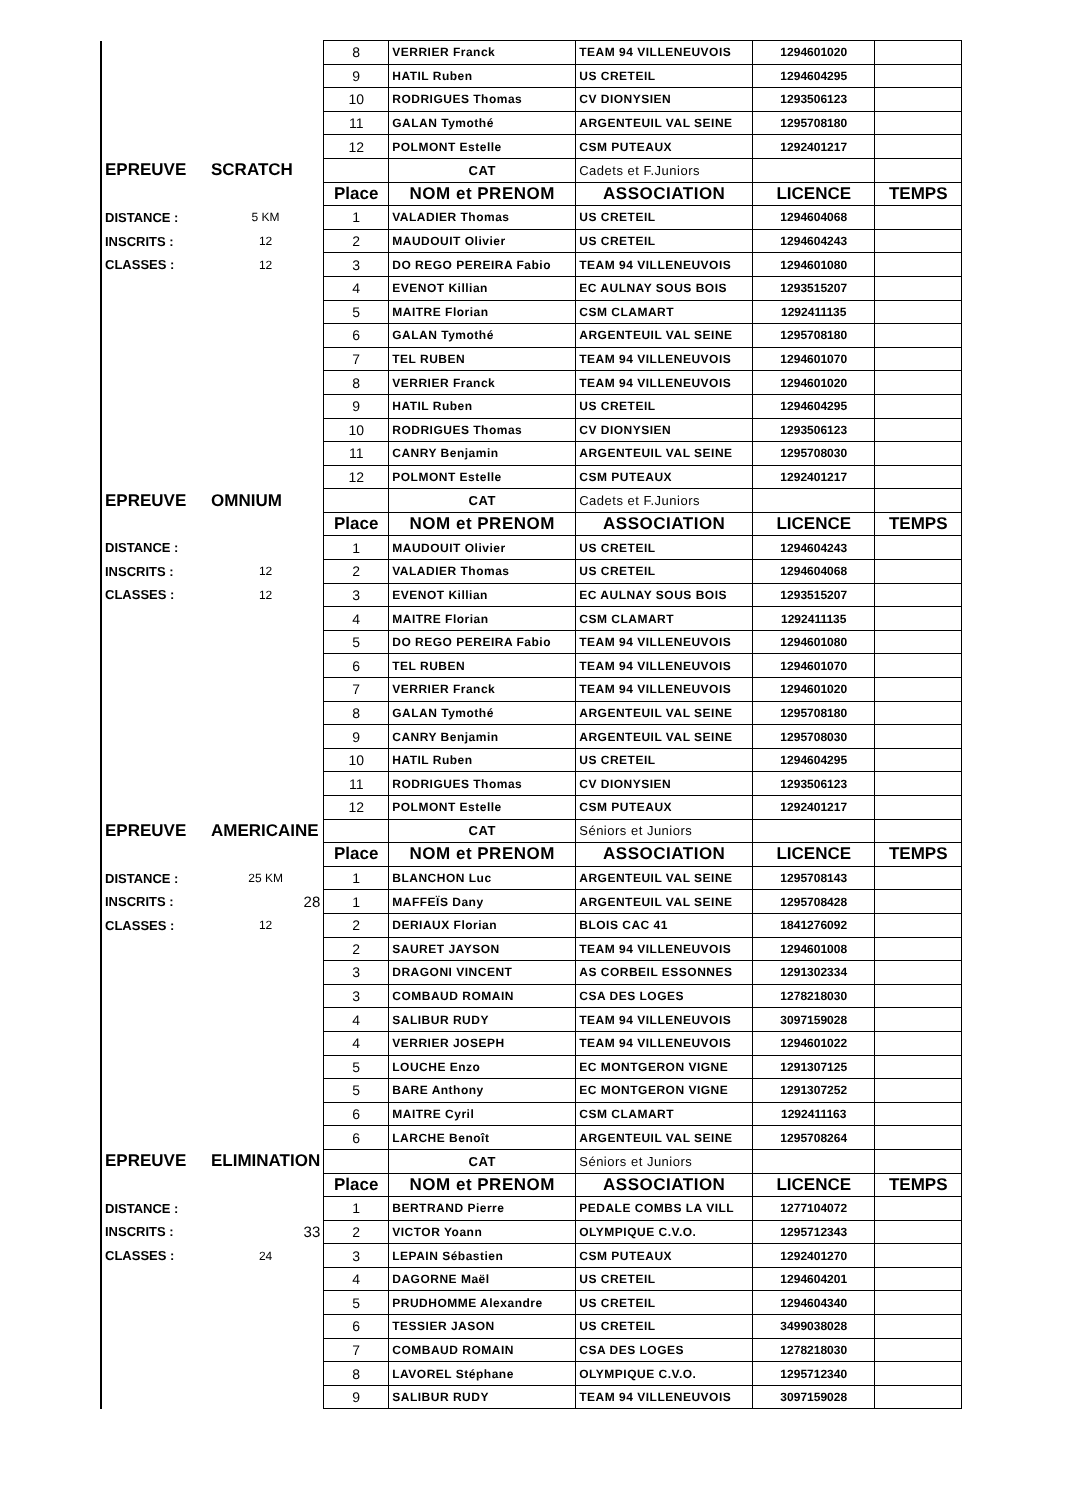| | | 8 | VERRIER Franck | TEAM 94 VILLENEUVOIS | 1294601020 | |
| | | 9 | HATIL Ruben | US CRETEIL | 1294604295 | |
| | | 10 | RODRIGUES Thomas | CV DIONYSIEN | 1293506123 | |
| | | 11 | GALAN Tymothé | ARGENTEUIL VAL SEINE | 1295708180 | |
| | | 12 | POLMONT Estelle | CSM PUTEAUX | 1292401217 | |
| EPREUVE | SCRATCH | | CAT | Cadets et F.Juniors | | |
| | | Place | NOM et PRENOM | ASSOCIATION | LICENCE | TEMPS |
| DISTANCE : | 5 KM | 1 | VALADIER Thomas | US CRETEIL | 1294604068 | |
| INSCRITS : | 12 | 2 | MAUDOUIT Olivier | US CRETEIL | 1294604243 | |
| CLASSES : | 12 | 3 | DO REGO PEREIRA Fabio | TEAM 94 VILLENEUVOIS | 1294601080 | |
| | | 4 | EVENOT Killian | EC AULNAY SOUS BOIS | 1293515207 | |
| | | 5 | MAITRE Florian | CSM CLAMART | 1292411135 | |
| | | 6 | GALAN Tymothé | ARGENTEUIL VAL SEINE | 1295708180 | |
| | | 7 | TEL RUBEN | TEAM 94 VILLENEUVOIS | 1294601070 | |
| | | 8 | VERRIER Franck | TEAM 94 VILLENEUVOIS | 1294601020 | |
| | | 9 | HATIL Ruben | US CRETEIL | 1294604295 | |
| | | 10 | RODRIGUES Thomas | CV DIONYSIEN | 1293506123 | |
| | | 11 | CANRY Benjamin | ARGENTEUIL VAL SEINE | 1295708030 | |
| | | 12 | POLMONT Estelle | CSM PUTEAUX | 1292401217 | |
| EPREUVE | OMNIUM | | CAT | Cadets et F.Juniors | | |
| | | Place | NOM et PRENOM | ASSOCIATION | LICENCE | TEMPS |
| DISTANCE : | | 1 | MAUDOUIT Olivier | US CRETEIL | 1294604243 | |
| INSCRITS : | 12 | 2 | VALADIER Thomas | US CRETEIL | 1294604068 | |
| CLASSES : | 12 | 3 | EVENOT Killian | EC AULNAY SOUS BOIS | 1293515207 | |
| | | 4 | MAITRE Florian | CSM CLAMART | 1292411135 | |
| | | 5 | DO REGO PEREIRA Fabio | TEAM 94 VILLENEUVOIS | 1294601080 | |
| | | 6 | TEL RUBEN | TEAM 94 VILLENEUVOIS | 1294601070 | |
| | | 7 | VERRIER Franck | TEAM 94 VILLENEUVOIS | 1294601020 | |
| | | 8 | GALAN Tymothé | ARGENTEUIL VAL SEINE | 1295708180 | |
| | | 9 | CANRY Benjamin | ARGENTEUIL VAL SEINE | 1295708030 | |
| | | 10 | HATIL Ruben | US CRETEIL | 1294604295 | |
| | | 11 | RODRIGUES Thomas | CV DIONYSIEN | 1293506123 | |
| | | 12 | POLMONT Estelle | CSM PUTEAUX | 1292401217 | |
| EPREUVE | AMERICAINE | | CAT | Séniors et Juniors | | |
| | | Place | NOM et PRENOM | ASSOCIATION | LICENCE | TEMPS |
| DISTANCE : | 25 KM | 1 | BLANCHON Luc | ARGENTEUIL VAL SEINE | 1295708143 | |
| INSCRITS : | 28 | 1 | MAFFEÏS Dany | ARGENTEUIL VAL SEINE | 1295708428 | |
| CLASSES : | 12 | 2 | DERIAUX Florian | BLOIS CAC 41 | 1841276092 | |
| | | 2 | SAURET JAYSON | TEAM 94 VILLENEUVOIS | 1294601008 | |
| | | 3 | DRAGONI VINCENT | AS CORBEIL ESSONNES | 1291302334 | |
| | | 3 | COMBAUD ROMAIN | CSA DES LOGES | 1278218030 | |
| | | 4 | SALIBUR RUDY | TEAM 94 VILLENEUVOIS | 3097159028 | |
| | | 4 | VERRIER JOSEPH | TEAM 94 VILLENEUVOIS | 1294601022 | |
| | | 5 | LOUCHE Enzo | EC MONTGERON VIGNE | 1291307125 | |
| | | 5 | BARE Anthony | EC MONTGERON VIGNE | 1291307252 | |
| | | 6 | MAITRE Cyril | CSM CLAMART | 1292411163 | |
| | | 6 | LARCHE Benoît | ARGENTEUIL VAL SEINE | 1295708264 | |
| EPREUVE | ELIMINATION | | CAT | Séniors et Juniors | | |
| | | Place | NOM et PRENOM | ASSOCIATION | LICENCE | TEMPS |
| DISTANCE : | | 1 | BERTRAND Pierre | PEDALE COMBS LA VILL | 1277104072 | |
| INSCRITS : | 33 | 2 | VICTOR Yoann | OLYMPIQUE C.V.O. | 1295712343 | |
| CLASSES : | 24 | 3 | LEPAIN Sébastien | CSM PUTEAUX | 1292401270 | |
| | | 4 | DAGORNE Maël | US CRETEIL | 1294604201 | |
| | | 5 | PRUDHOMME Alexandre | US CRETEIL | 1294604340 | |
| | | 6 | TESSIER JASON | US CRETEIL | 3499038028 | |
| | | 7 | COMBAUD ROMAIN | CSA DES LOGES | 1278218030 | |
| | | 8 | LAVOREL Stéphane | OLYMPIQUE C.V.O. | 1295712340 | |
| | | 9 | SALIBUR RUDY | TEAM 94 VILLENEUVOIS | 3097159028 | |